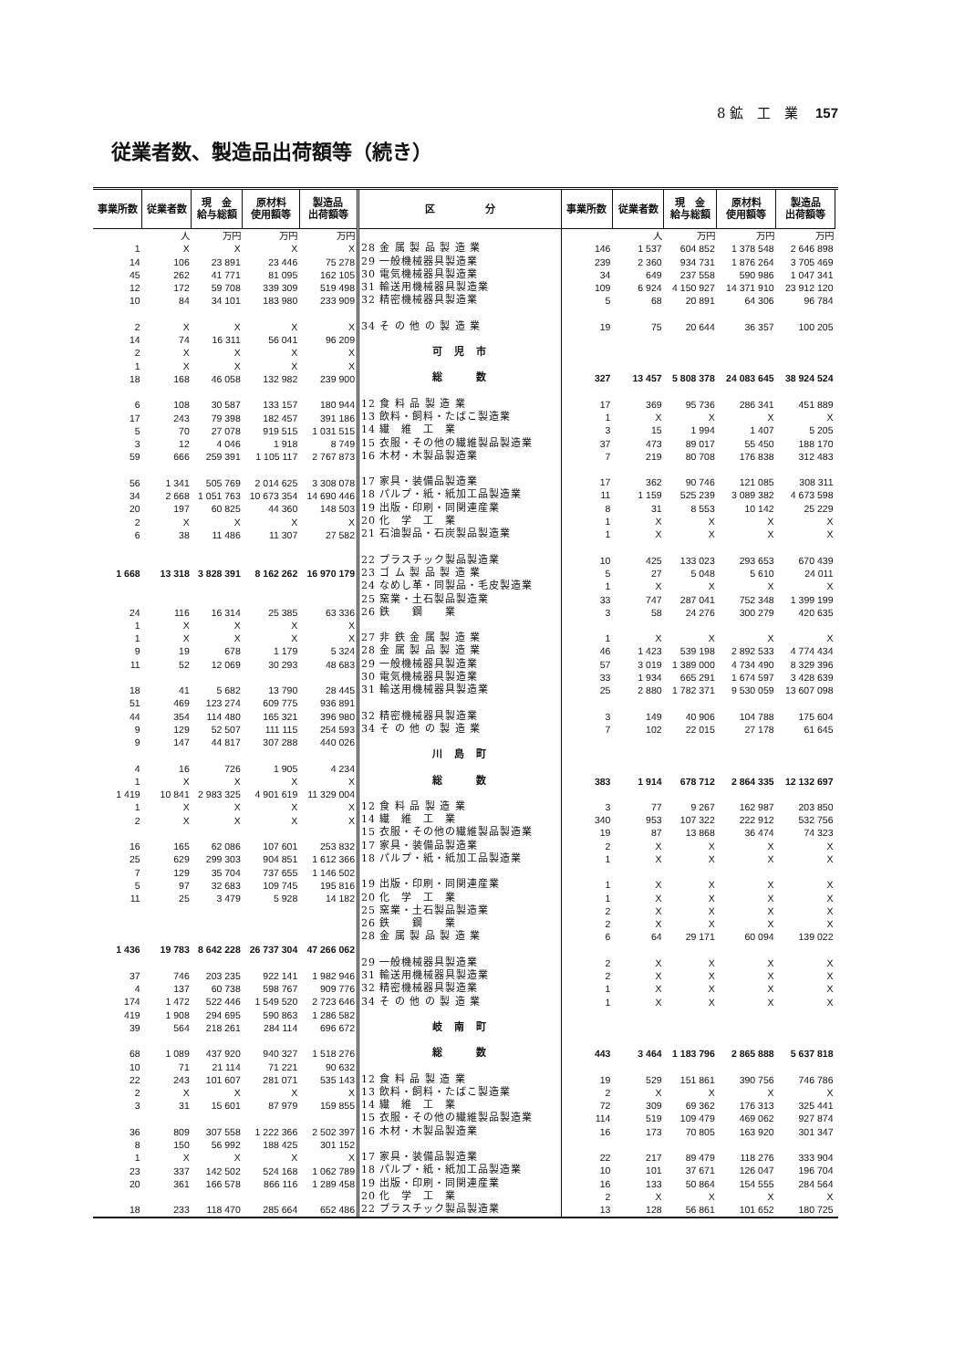8 鉱　工　業 157
従業者数、製造品出荷額等（続き）
| 事業所数 | 従業者数 | 現 金 給与総額 | 原材料 使用額等 | 製造品 出荷額等 |
| --- | --- | --- | --- | --- |
| | 人 | 万円 | 万円 | 万円 |
| 1 | X | X | X | X |
| 14 | 106 | 23 891 | 23 446 | 75 278 |
| 45 | 262 | 41 771 | 81 095 | 162 105 |
| 12 | 172 | 59 708 | 339 309 | 519 498 |
| 10 | 84 | 34 101 | 183 980 | 233 909 |
| 2 | X | X | X | X |
| 14 | 74 | 16 311 | 56 041 | 96 209 |
| 2 | X | X | X | X |
| 1 | X | X | X | X |
| 18 | 168 | 46 058 | 132 982 | 239 900 |
| 6 | 108 | 30 587 | 133 157 | 180 944 |
| 17 | 243 | 79 398 | 182 457 | 391 186 |
| 5 | 70 | 27 078 | 919 515 | 1 031 515 |
| 3 | 12 | 4 046 | 1 918 | 8 749 |
| 59 | 666 | 259 391 | 1 105 117 | 2 767 873 |
| 56 | 1 341 | 505 769 | 2 014 625 | 3 308 078 |
| 34 | 2 668 | 1 051 763 | 10 673 354 | 14 690 446 |
| 20 | 197 | 60 825 | 44 360 | 148 503 |
| 2 | X | X | X | X |
| 6 | 38 | 11 486 | 11 307 | 27 582 |
| 1 668 | 13 318 | 3 828 391 | 8 162 262 | 16 970 179 |
| 24 | 116 | 16 314 | 25 385 | 63 336 |
| 1 | X | X | X | X |
| 1 | X | X | X | X |
| 9 | 19 | 678 | 1 179 | 5 324 |
| 11 | 52 | 12 069 | 30 293 | 48 683 |
| 18 | 41 | 5 682 | 13 790 | 28 445 |
| 51 | 469 | 123 274 | 609 775 | 936 891 |
| 44 | 354 | 114 480 | 165 321 | 396 980 |
| 9 | 129 | 52 507 | 111 115 | 254 593 |
| 9 | 147 | 44 817 | 307 288 | 440 026 |
| 4 | 16 | 726 | 1 905 | 4 234 |
| 1 | X | X | X | X |
| 1 419 | 10 841 | 2 983 325 | 4 901 619 | 11 329 004 |
| 1 | X | X | X | X |
| 2 | X | X | X | X |
| 16 | 165 | 62 086 | 107 601 | 253 832 |
| 25 | 629 | 299 303 | 904 851 | 1 612 366 |
| 7 | 129 | 35 704 | 737 655 | 1 146 502 |
| 5 | 97 | 32 683 | 109 745 | 195 816 |
| 11 | 25 | 3 479 | 5 928 | 14 182 |
| 1 436 | 19 783 | 8 642 228 | 26 737 304 | 47 266 062 |
| 37 | 746 | 203 235 | 922 141 | 1 982 946 |
| 4 | 137 | 60 738 | 598 767 | 909 776 |
| 174 | 1 472 | 522 446 | 1 549 520 | 2 723 646 |
| 419 | 1 908 | 294 695 | 590 863 | 1 286 582 |
| 39 | 564 | 218 261 | 284 114 | 696 672 |
| 68 | 1 089 | 437 920 | 940 327 | 1 518 276 |
| 10 | 71 | 21 114 | 71 221 | 90 632 |
| 22 | 243 | 101 607 | 281 071 | 535 143 |
| 2 | X | X | X | X |
| 3 | 31 | 15 601 | 87 979 | 159 855 |
| 36 | 809 | 307 558 | 1 222 366 | 2 502 397 |
| 8 | 150 | 56 992 | 188 425 | 301 152 |
| 1 | X | X | X | X |
| 23 | 337 | 142 502 | 524 168 | 1 062 789 |
| 20 | 361 | 166 578 | 866 116 | 1 289 458 |
| 18 | 233 | 118 470 | 285 664 | 652 486 |
| 区 分 | 事業所数 | 従業者数 | 現 金 給与総額 | 原材料 使用額等 | 製造品 出荷額等 |
| --- | --- | --- | --- | --- | --- |
| | | 人 | 万円 | 万円 | 万円 |
| 28 金 属 製 品 製 造 業 | 146 | 1 537 | 604 852 | 1 378 548 | 2 646 898 |
| 29 一般機械器具製造業 | 239 | 2 360 | 934 731 | 1 876 264 | 3 705 469 |
| 30 電気機械器具製造業 | 34 | 649 | 237 558 | 590 986 | 1 047 341 |
| 31 輸送用機械器具製造業 | 109 | 6 924 | 4 150 927 | 14 371 910 | 23 912 120 |
| 32 精密機械器具製造業 | 5 | 68 | 20 891 | 64 306 | 96 784 |
| 34 そ の 他 の 製 造 業 | 19 | 75 | 20 644 | 36 357 | 100 205 |
| 可 児 市 | | | | | |
| 総 数 | 327 | 13 457 | 5 808 378 | 24 083 645 | 38 924 524 |
| 12 食 料 品 製 造 業 | 17 | 369 | 95 736 | 286 341 | 451 889 |
| 13 飲料・飼料・たばこ製造業 | 1 | X | X | X | X |
| 14 繊 維 工 業 | 3 | 15 | 1 994 | 1 407 | 5 205 |
| 15 衣服・その他の繊維製品製造業 | 37 | 473 | 89 017 | 55 450 | 188 170 |
| 16 木材・木製品製造業 | 7 | 219 | 80 708 | 176 838 | 312 483 |
| 17 家具・装備品製造業 | 17 | 362 | 90 746 | 121 085 | 308 311 |
| 18 パルプ・紙・紙加工品製造業 | 11 | 1 159 | 525 239 | 3 089 382 | 4 673 598 |
| 19 出版・印刷・同関連産業 | 8 | 31 | 8 553 | 10 142 | 25 229 |
| 20 化 学 工 業 | 1 | X | X | X | X |
| 21 石油製品・石炭製品製造業 | 1 | X | X | X | X |
| 22 プラスチック製品製造業 | 10 | 425 | 133 023 | 293 653 | 670 439 |
| 23 ゴ ム 製 品 製 造 業 | 5 | 27 | 5 048 | 5 610 | 24 011 |
| 24 なめし革・同製品・毛皮製造業 | 1 | X | X | X | X |
| 25 窯業・土石製品製造業 | 33 | 747 | 287 041 | 752 348 | 1 399 199 |
| 26 鉄 鋼 業 | 3 | 58 | 24 276 | 300 279 | 420 635 |
| 27 非 鉄 金 属 製 造 業 | 1 | X | X | X | X |
| 28 金 属 製 品 製 造 業 | 46 | 1 423 | 539 198 | 2 892 533 | 4 774 434 |
| 29 一般機械器具製造業 | 57 | 3 019 | 1 389 000 | 4 734 490 | 8 329 396 |
| 30 電気機械器具製造業 | 33 | 1 934 | 665 291 | 1 674 597 | 3 428 639 |
| 31 輸送用機械器具製造業 | 25 | 2 880 | 1 782 371 | 9 530 059 | 13 607 098 |
| 32 精密機械器具製造業 | 3 | 149 | 40 906 | 104 788 | 175 604 |
| 34 そ の 他 の 製 造 業 | 7 | 102 | 22 015 | 27 178 | 61 645 |
| 川 島 町 | | | | | |
| 総 数 | 383 | 1 914 | 678 712 | 2 864 335 | 12 132 697 |
| 12 食 料 品 製 造 業 | 3 | 77 | 9 267 | 162 987 | 203 850 |
| 14 繊 維 工 業 | 340 | 953 | 107 322 | 222 912 | 532 756 |
| 15 衣服・その他の繊維製品製造業 | 19 | 87 | 13 868 | 36 474 | 74 323 |
| 17 家具・装備品製造業 | 2 | X | X | X | X |
| 18 パルプ・紙・紙加工品製造業 | 1 | X | X | X | X |
| 19 出版・印刷・同関連産業 | 1 | X | X | X | X |
| 20 化 学 工 業 | 1 | X | X | X | X |
| 25 窯業・土石製品製造業 | 2 | X | X | X | X |
| 26 鉄 鋼 業 | 2 | X | X | X | X |
| 28 金 属 製 品 製 造 業 | 6 | 64 | 29 171 | 60 094 | 139 022 |
| 29 一般機械器具製造業 | 2 | X | X | X | X |
| 31 輸送用機械器具製造業 | 2 | X | X | X | X |
| 32 精密機械器具製造業 | 1 | X | X | X | X |
| 34 そ の 他 の 製 造 業 | 1 | X | X | X | X |
| 岐 南 町 | | | | | |
| 総 数 | 443 | 3 464 | 1 183 796 | 2 865 888 | 5 637 818 |
| 12 食 料 品 製 造 業 | 19 | 529 | 151 861 | 390 756 | 746 786 |
| 13 飲料・飼料・たばこ製造業 | 2 | X | X | X | X |
| 14 繊 維 工 業 | 72 | 309 | 69 362 | 176 313 | 325 441 |
| 15 衣服・その他の繊維製品製造業 | 114 | 519 | 109 479 | 469 062 | 927 874 |
| 16 木材・木製品製造業 | 16 | 173 | 70 805 | 163 920 | 301 347 |
| 17 家具・装備品製造業 | 22 | 217 | 89 479 | 118 276 | 333 904 |
| 18 パルプ・紙・紙加工品製造業 | 10 | 101 | 37 671 | 126 047 | 196 704 |
| 19 出版・印刷・同関連産業 | 16 | 133 | 50 864 | 154 555 | 284 564 |
| 20 化 学 工 業 | 2 | X | X | X | X |
| 22 プラスチック製品製造業 | 13 | 128 | 56 861 | 101 652 | 180 725 |